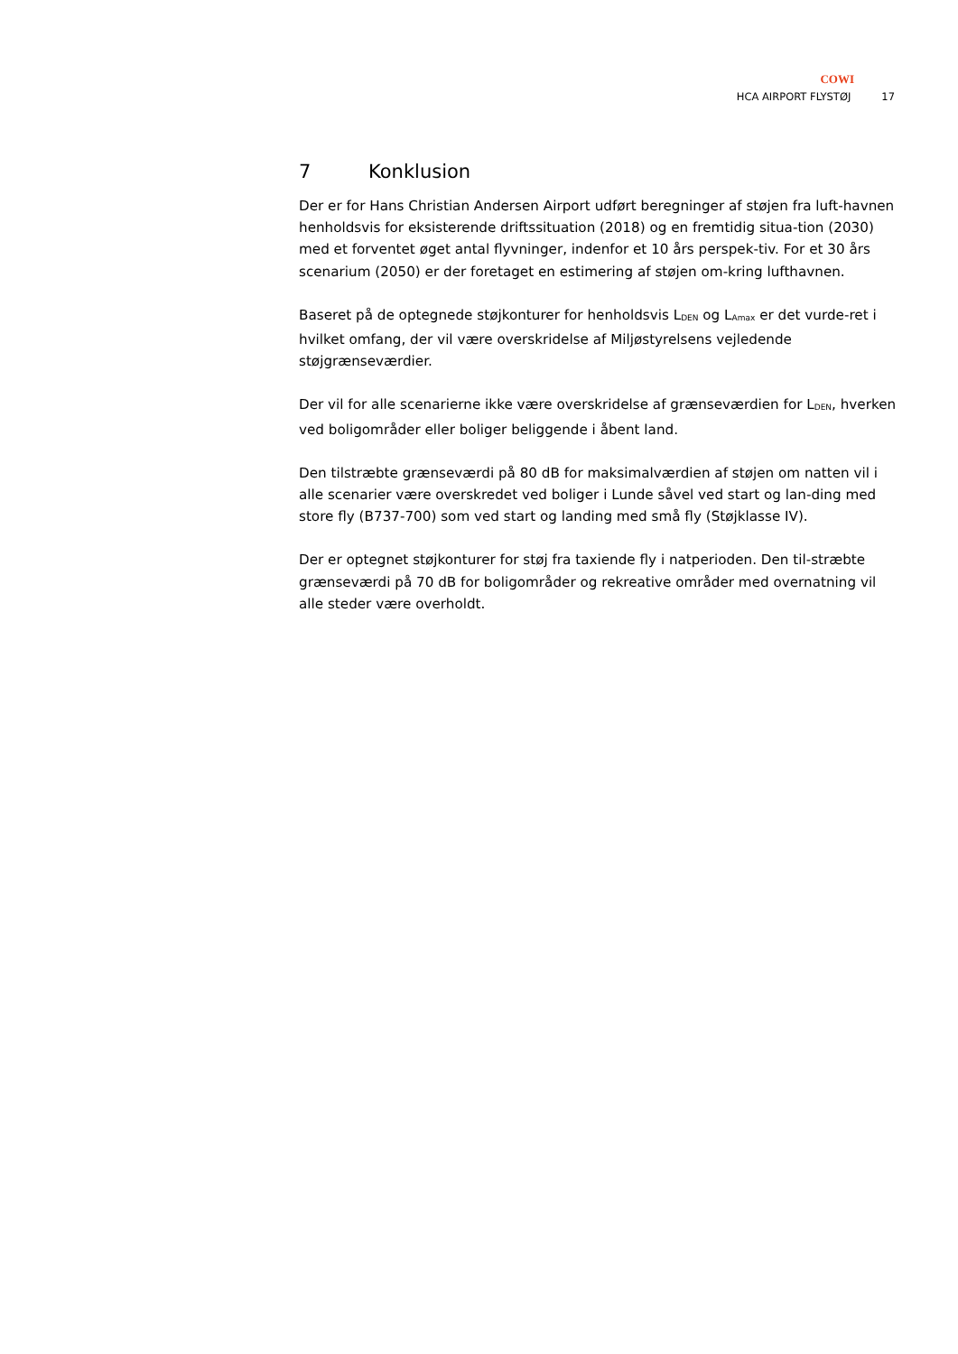COWI
HCA AIRPORT FLYSTØJ 17
7 Konklusion
Der er for Hans Christian Andersen Airport udført beregninger af støjen fra luft-havnen henholdsvis for eksisterende driftssituation (2018) og en fremtidig situa-tion (2030) med et forventet øget antal flyvninger, indenfor et 10 års perspek-tiv. For et 30 års scenarium (2050) er der foretaget en estimering af støjen om-kring lufthavnen.
Baseret på de optegnede støjkonturer for henholdsvis L<sub>DEN</sub> og L<sub>Amax</sub> er det vurde-ret i hvilket omfang, der vil være overskridelse af Miljøstyrelsens vejledende støjgrænseværdier.
Der vil for alle scenarierne ikke være overskridelse af grænseværdien for L<sub>DEN</sub>, hverken ved boligområder eller boliger beliggende i åbent land.
Den tilstræbte grænseværdi på 80 dB for maksimalværdien af støjen om natten vil i alle scenarier være overskredet ved boliger i Lunde såvel ved start og lan-ding med store fly (B737-700) som ved start og landing med små fly (Støjklasse IV).
Der er optegnet støjkonturer for støj fra taxiende fly i natperioden. Den til-stræbte grænseværdi på 70 dB for boligområder og rekreative områder med overnatning vil alle steder være overholdt.